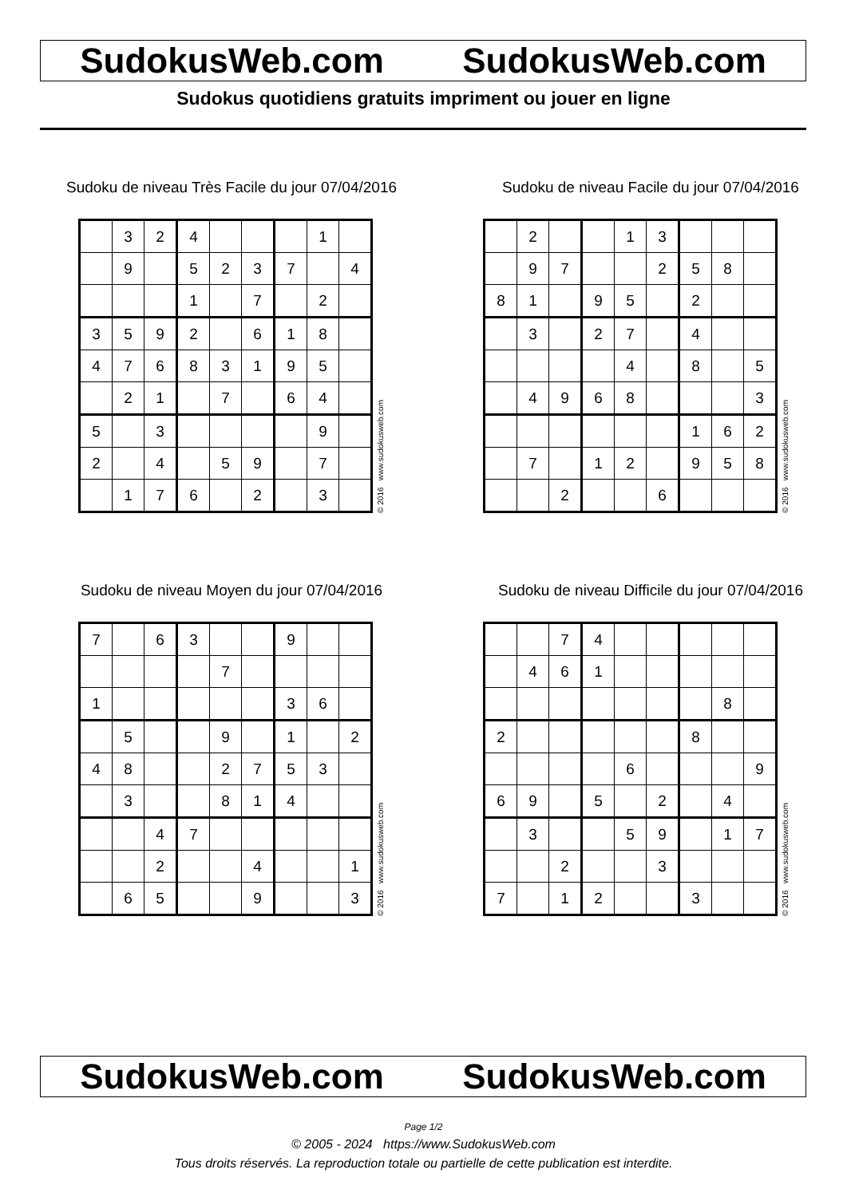SudokusWeb.com SudokusWeb.com
Sudokus quotidiens gratuits impriment ou jouer en ligne
Sudoku de niveau Très Facile du jour 07/04/2016
| | 3 | 2 | 4 | | | | 1 | |
| | 9 | | 5 | 2 | 3 | 7 | | 4 |
| | | | 1 | | 7 | | 2 | |
| 3 | 5 | 9 | 2 | | 6 | 1 | 8 | |
| 4 | 7 | 6 | 8 | 3 | 1 | 9 | 5 | |
| | 2 | 1 | | 7 | | 6 | 4 | |
| 5 | | 3 | | | | | 9 | |
| 2 | | 4 | | 5 | 9 | | 7 | |
| | 1 | 7 | 6 | | 2 | | 3 | |
© 2016 www.sudokusweb.com
Sudoku de niveau Facile du jour 07/04/2016
| | 2 | | | 1 | 3 | | | |
| | 9 | 7 | | | 2 | 5 | 8 | |
| 8 | 1 | | 9 | 5 | | 2 | | |
| | 3 | | 2 | 7 | | 4 | | |
| | | | | 4 | | 8 | | 5 |
| | 4 | 9 | 6 | 8 | | | | 3 |
| | | | | | | 1 | 6 | 2 |
| | 7 | | 1 | 2 | | 9 | 5 | 8 |
| | | 2 | | | 6 | | | |
© 2016 www.sudokusweb.com
Sudoku de niveau Moyen du jour 07/04/2016
| 7 | | 6 | 3 | | | 9 | | |
| | | | | 7 | | | | |
| 1 | | | | | | 3 | 6 | |
| | 5 | | | 9 | | 1 | | 2 |
| 4 | 8 | | | 2 | 7 | 5 | 3 | |
| | 3 | | | 8 | 1 | 4 | | |
| | | 4 | 7 | | | | | |
| | | 2 | | | 4 | | | 1 |
| | 6 | 5 | | | 9 | | | 3 |
© 2016 www.sudokusweb.com
Sudoku de niveau Difficile du jour 07/04/2016
| | | 7 | 4 | | | | | |
| | 4 | 6 | 1 | | | | | |
| | | | | | | | 8 | |
| 2 | | | | | | 8 | | |
| | | | | 6 | | | | 9 |
| 6 | 9 | | 5 | | 2 | | 4 | |
| | 3 | | | 5 | 9 | | 1 | 7 |
| | | 2 | | | 3 | | | |
| 7 | | 1 | 2 | | | 3 | | |
© 2016 www.sudokusweb.com
SudokusWeb.com SudokusWeb.com
Page 1/2
© 2005 - 2024 https://www.SudokusWeb.com
Tous droits réservés. La reproduction totale ou partielle de cette publication est interdite.